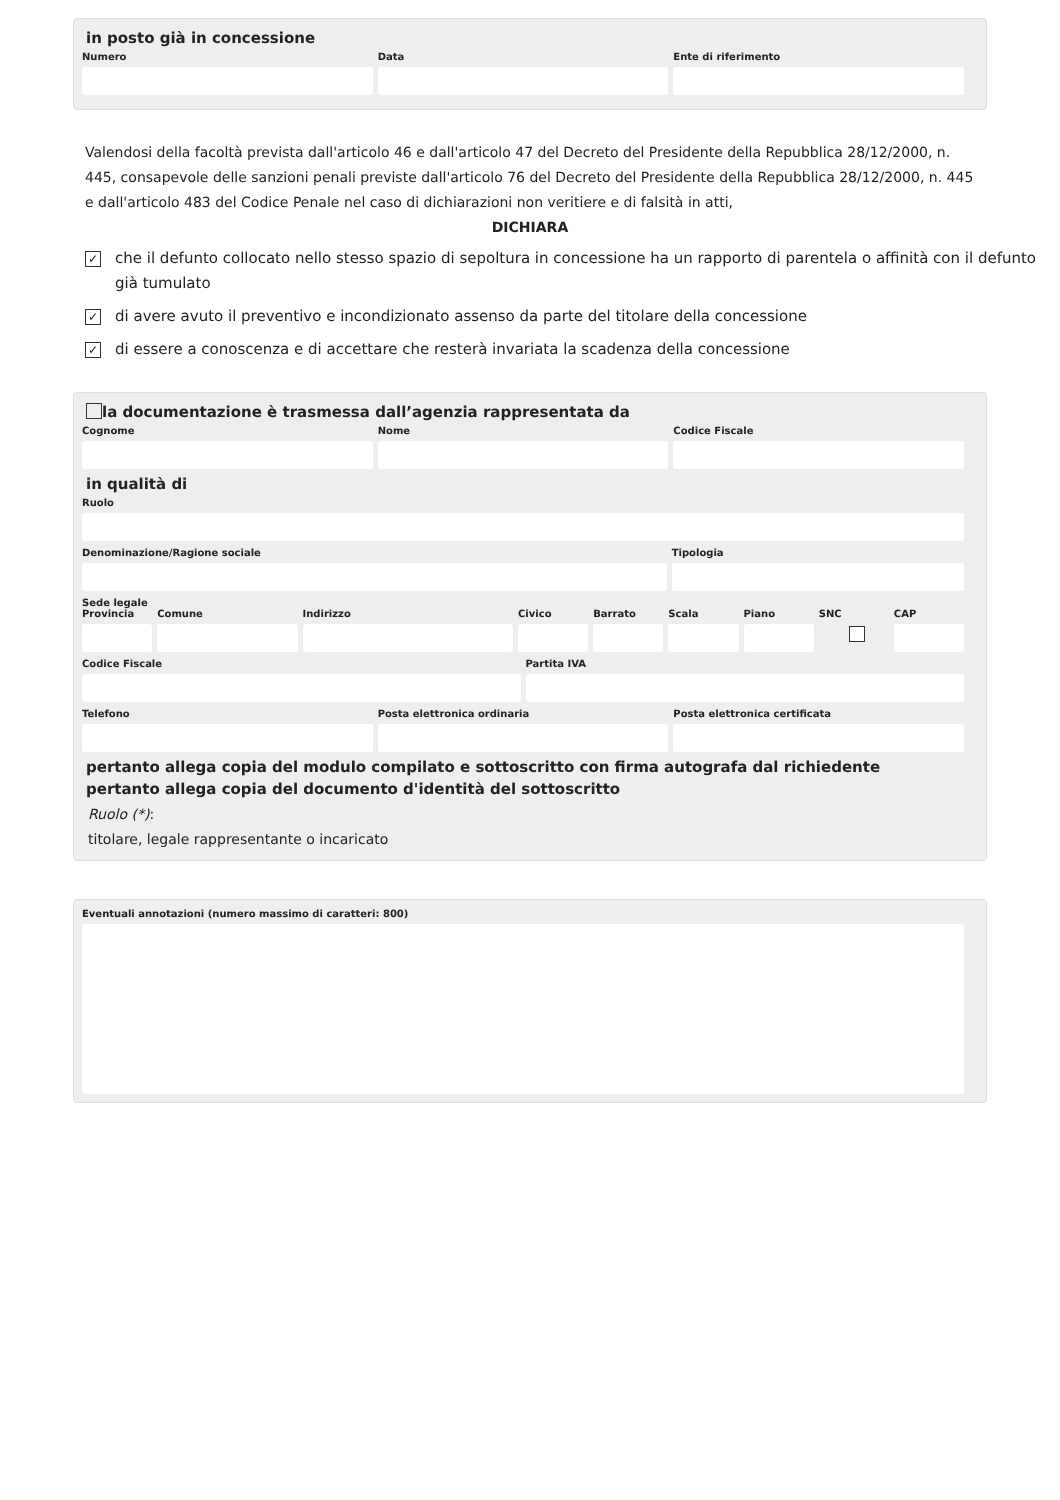in posto già in concessione
Numero Data Ente di riferimento
Valendosi della facoltà prevista dall'articolo 46 e dall'articolo 47 del Decreto del Presidente della Repubblica 28/12/2000, n. 445, consapevole delle sanzioni penali previste dall'articolo 76 del Decreto del Presidente della Repubblica 28/12/2000, n. 445 e dall'articolo 483 del Codice Penale nel caso di dichiarazioni non veritiere e di falsità in atti,
DICHIARA
✓
che il defunto collocato nello stesso spazio di sepoltura in concessione ha un rapporto di parentela o affinità con il defunto già tumulato
✓
di avere avuto il preventivo e incondizionato assenso da parte del titolare della concessione
✓
di essere a conoscenza e di accettare che resterà invariata la scadenza della concessione
la documentazione è trasmessa dall’agenzia rappresentata da
Cognome Nome Codice Fiscale
in qualità di
Ruolo
Denominazione/Ragione sociale Tipologia
Sede legale
Provincia Comune Indirizzo Civico Barrato Scala Piano SNC CAP
Codice Fiscale Partita IVA
Telefono Posta elettronica ordinaria Posta elettronica certificata
pertanto allega copia del modulo compilato e sottoscritto con firma autografa dal richiedente
pertanto allega copia del documento d'identità del sottoscritto
Ruolo (*):
titolare, legale rappresentante o incaricato
Eventuali annotazioni (numero massimo di caratteri: 800)